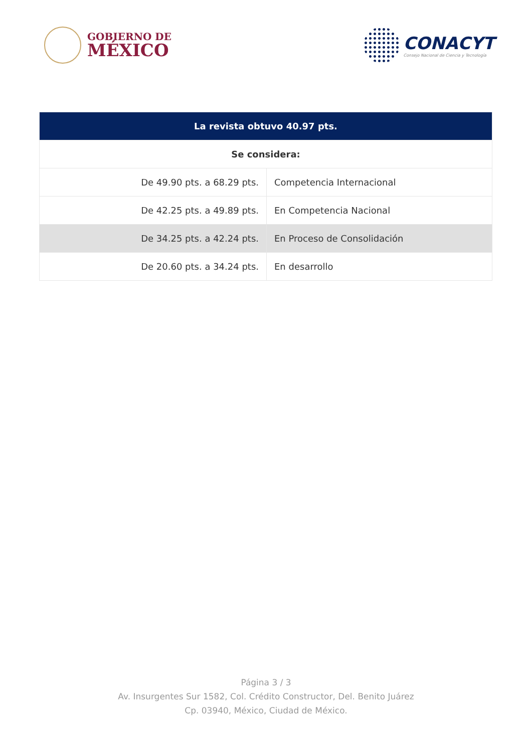GOBIERNO DE
MÉXICO
CONACYT
Consejo Nacional de Ciencia y Tecnología
| La revista obtuvo 40.97 pts. | |
| --- | --- |
| Se considera: | |
| De 49.90 pts. a 68.29 pts. | Competencia Internacional |
| De 42.25 pts. a 49.89 pts. | En Competencia Nacional |
| De 34.25 pts. a 42.24 pts. | En Proceso de Consolidación |
| De 20.60 pts. a 34.24 pts. | En desarrollo |
Página 3 / 3
Av. Insurgentes Sur 1582, Col. Crédito Constructor, Del. Benito Juárez
Cp. 03940, México, Ciudad de México.